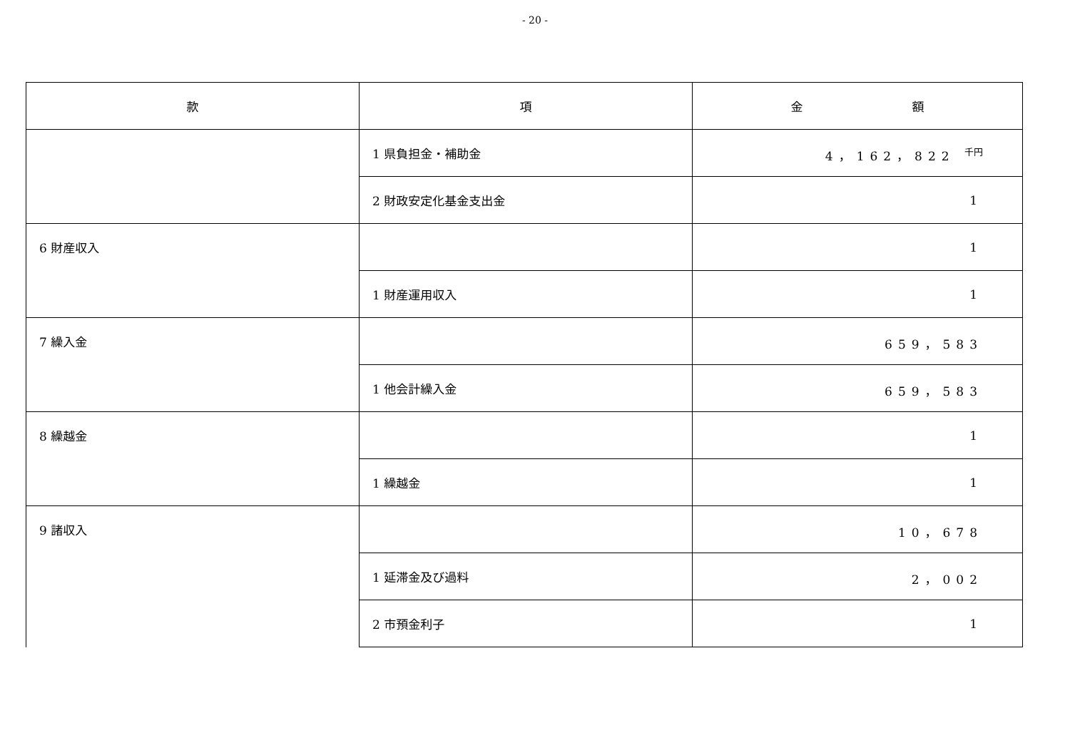- 20 -
| 款 | 項 | 金 額 |
| --- | --- | --- |
| | 1 県負担金・補助金 | 4，162，822 千円 |
| | 2 財政安定化基金支出金 | 1 |
| 6 財産収入 | | 1 |
| | 1 財産運用収入 | 1 |
| 7 繰入金 | | 659，583 |
| | 1 他会計繰入金 | 659，583 |
| 8 繰越金 | | 1 |
| | 1 繰越金 | 1 |
| 9 諸収入 | | 10，678 |
| | 1 延滞金及び過料 | 2，002 |
| | 2 市預金利子 | 1 |